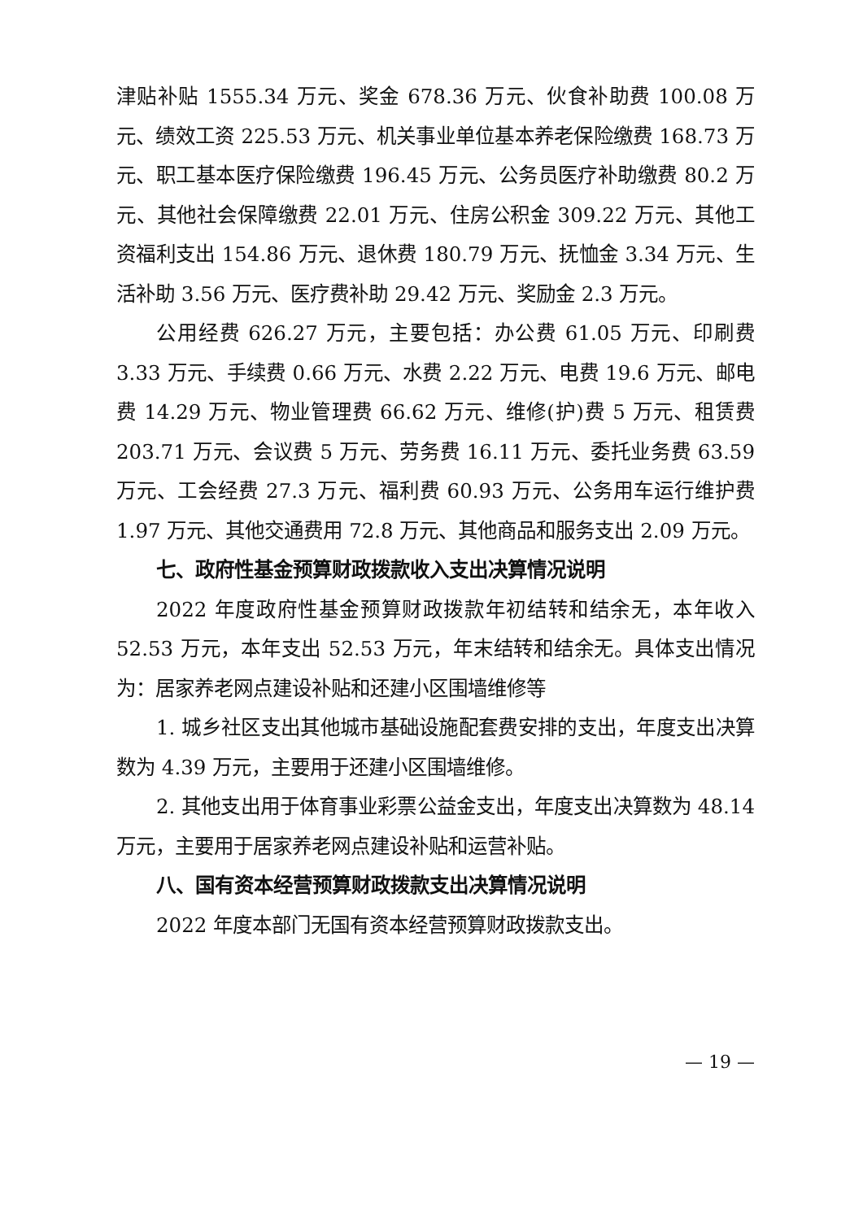津贴补贴 1555.34 万元、奖金 678.36 万元、伙食补助费 100.08 万元、绩效工资 225.53 万元、机关事业单位基本养老保险缴费 168.73 万元、职工基本医疗保险缴费 196.45 万元、公务员医疗补助缴费 80.2 万元、其他社会保障缴费 22.01 万元、住房公积金 309.22 万元、其他工资福利支出 154.86 万元、退休费 180.79 万元、抚恤金 3.34 万元、生活补助 3.56 万元、医疗费补助 29.42 万元、奖励金 2.3 万元。
公用经费 626.27 万元，主要包括：办公费 61.05 万元、印刷费 3.33 万元、手续费 0.66 万元、水费 2.22 万元、电费 19.6 万元、邮电费 14.29 万元、物业管理费 66.62 万元、维修(护)费 5 万元、租赁费 203.71 万元、会议费 5 万元、劳务费 16.11 万元、委托业务费 63.59 万元、工会经费 27.3 万元、福利费 60.93 万元、公务用车运行维护费 1.97 万元、其他交通费用 72.8 万元、其他商品和服务支出 2.09 万元。
七、政府性基金预算财政拨款收入支出决算情况说明
2022 年度政府性基金预算财政拨款年初结转和结余无，本年收入 52.53 万元，本年支出 52.53 万元，年末结转和结余无。具体支出情况为：居家养老网点建设补贴和还建小区围墙维修等
1. 城乡社区支出其他城市基础设施配套费安排的支出，年度支出决算数为 4.39 万元，主要用于还建小区围墙维修。
2. 其他支出用于体育事业彩票公益金支出，年度支出决算数为 48.14 万元，主要用于居家养老网点建设补贴和运营补贴。
八、国有资本经营预算财政拨款支出决算情况说明
2022 年度本部门无国有资本经营预算财政拨款支出。
— 19 —